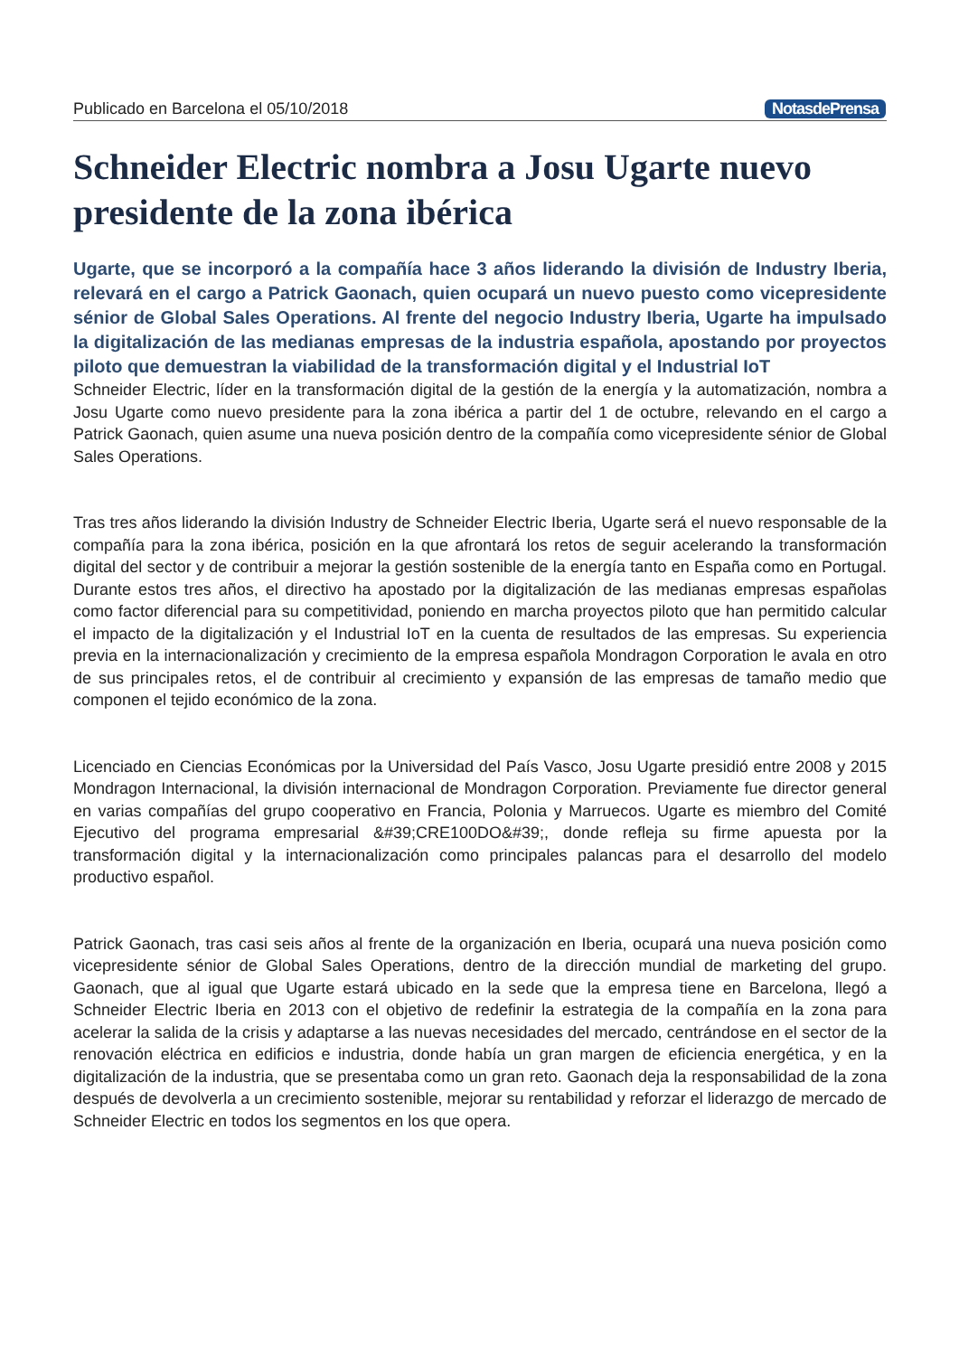Publicado en Barcelona el 05/10/2018 NotasdePrensa
Schneider Electric nombra a Josu Ugarte nuevo presidente de la zona ibérica
Ugarte, que se incorporó a la compañía hace 3 años liderando la división de Industry Iberia, relevará en el cargo a Patrick Gaonach, quien ocupará un nuevo puesto como vicepresidente sénior de Global Sales Operations. Al frente del negocio Industry Iberia, Ugarte ha impulsado la digitalización de las medianas empresas de la industria española, apostando por proyectos piloto que demuestran la viabilidad de la transformación digital y el Industrial IoT
Schneider Electric, líder en la transformación digital de la gestión de la energía y la automatización, nombra a Josu Ugarte como nuevo presidente para la zona ibérica a partir del 1 de octubre, relevando en el cargo a Patrick Gaonach, quien asume una nueva posición dentro de la compañía como vicepresidente sénior de Global Sales Operations.
Tras tres años liderando la división Industry de Schneider Electric Iberia, Ugarte será el nuevo responsable de la compañía para la zona ibérica, posición en la que afrontará los retos de seguir acelerando la transformación digital del sector y de contribuir a mejorar la gestión sostenible de la energía tanto en España como en Portugal. Durante estos tres años, el directivo ha apostado por la digitalización de las medianas empresas españolas como factor diferencial para su competitividad, poniendo en marcha proyectos piloto que han permitido calcular el impacto de la digitalización y el Industrial IoT en la cuenta de resultados de las empresas. Su experiencia previa en la internacionalización y crecimiento de la empresa española Mondragon Corporation le avala en otro de sus principales retos, el de contribuir al crecimiento y expansión de las empresas de tamaño medio que componen el tejido económico de la zona.
Licenciado en Ciencias Económicas por la Universidad del País Vasco, Josu Ugarte presidió entre 2008 y 2015 Mondragon Internacional, la división internacional de Mondragon Corporation. Previamente fue director general en varias compañías del grupo cooperativo en Francia, Polonia y Marruecos. Ugarte es miembro del Comité Ejecutivo del programa empresarial &#39;CRE100DO&#39;, donde refleja su firme apuesta por la transformación digital y la internacionalización como principales palancas para el desarrollo del modelo productivo español.
Patrick Gaonach, tras casi seis años al frente de la organización en Iberia, ocupará una nueva posición como vicepresidente sénior de Global Sales Operations, dentro de la dirección mundial de marketing del grupo. Gaonach, que al igual que Ugarte estará ubicado en la sede que la empresa tiene en Barcelona, llegó a Schneider Electric Iberia en 2013 con el objetivo de redefinir la estrategia de la compañía en la zona para acelerar la salida de la crisis y adaptarse a las nuevas necesidades del mercado, centrándose en el sector de la renovación eléctrica en edificios e industria, donde había un gran margen de eficiencia energética, y en la digitalización de la industria, que se presentaba como un gran reto. Gaonach deja la responsabilidad de la zona después de devolverla a un crecimiento sostenible, mejorar su rentabilidad y reforzar el liderazgo de mercado de Schneider Electric en todos los segmentos en los que opera.